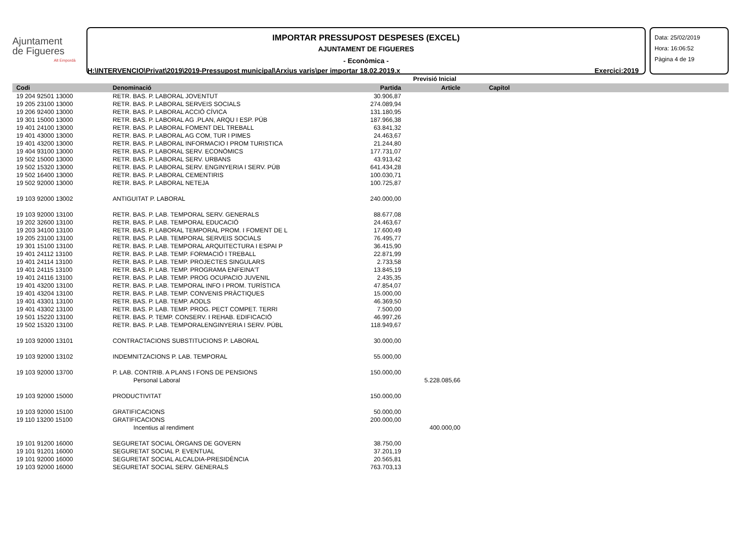Ajuntament
de Figueres
Alt Empordà
IMPORTAR PRESSUPOST DESPESES (EXCEL)
AJUNTAMENT DE FIGUERES
- Econòmica -
H:\INTERVENCIO\Privat\2019\2019-Pressupost municipal\Arxius varis\per importar 18.02.2019.x Exercici:2019
Data: 25/02/2019
Hora: 16:06:52
Pàgina 4 de 19
| | | Previsió Inicial | | | |
| --- | --- | --- | --- | --- | --- |
| Codi | Denominació | Partida | Article | Capítol | |
| 19 204 92501 13000 | RETR. BAS. P. LABORAL JOVENTUT | 30.906,87 | | | |
| 19 205 23100 13000 | RETR. BAS. P. LABORAL SERVEIS SOCIALS | 274.089,94 | | | |
| 19 206 92400 13000 | RETR. BAS. P. LABORAL ACCIÓ CÍVICA | 131.180,95 | | | |
| 19 301 15000 13000 | RETR. BAS. P. LABORAL AG .PLAN, ARQU I ESP. PÚB | 187.966,38 | | | |
| 19 401 24100 13000 | RETR. BAS. P. LABORAL FOMENT DEL TREBALL | 63.841,32 | | | |
| 19 401 43000 13000 | RETR. BAS. P. LABORAL AG COM, TUR I PIMES | 24.463,67 | | | |
| 19 401 43200 13000 | RETR. BAS. P. LABORAL INFORMACIO I PROM TURISTICA | 21.244,80 | | | |
| 19 404 93100 13000 | RETR. BAS. P. LABORAL SERV. ECONÒMICS | 177.731,07 | | | |
| 19 502 15000 13000 | RETR. BAS. P. LABORAL SERV. URBANS | 43.913,42 | | | |
| 19 502 15320 13000 | RETR. BAS. P. LABORAL SERV. ENGINYERIA I SERV. PÚB | 641.434,28 | | | |
| 19 502 16400 13000 | RETR. BAS. P. LABORAL CEMENTIRIS | 100.030,71 | | | |
| 19 502 92000 13000 | RETR. BAS. P. LABORAL NETEJA | 100.725,87 | | | |
| 19 103 92000 13002 | ANTIGUITAT P. LABORAL | 240.000,00 | | | |
| 19 103 92000 13100 | RETR. BAS. P. LAB. TEMPORAL SERV. GENERALS | 88.677,08 | | | |
| 19 202 32600 13100 | RETR. BAS. P. LAB. TEMPORAL EDUCACIÓ | 24.463,67 | | | |
| 19 203 34100 13100 | RETR. BAS. P. LABORAL TEMPORAL PROM. I FOMENT DE L | 17.600,49 | | | |
| 19 205 23100 13100 | RETR. BAS. P. LAB. TEMPORAL SERVEIS SOCIALS | 76.495,77 | | | |
| 19 301 15100 13100 | RETR. BAS. P. LAB. TEMPORAL ARQUITECTURA I ESPAI P | 36.415,90 | | | |
| 19 401 24112 13100 | RETR. BAS. P. LAB. TEMP. FORMACIÓ I TREBALL | 22.871,99 | | | |
| 19 401 24114 13100 | RETR. BAS. P. LAB. TEMP. PROJECTES SINGULARS | 2.733,58 | | | |
| 19 401 24115 13100 | RETR. BAS. P. LAB. TEMP. PROGRAMA ENFEINA'T | 13.845,19 | | | |
| 19 401 24116 13100 | RETR. BAS. P. LAB. TEMP. PROG OCUPACIO JUVENIL | 2.435,35 | | | |
| 19 401 43200 13100 | RETR. BAS. P. LAB. TEMPORAL INFO I PROM. TURÍSTICA | 47.854,07 | | | |
| 19 401 43204 13100 | RETR. BAS. P. LAB. TEMP. CONVENIS PRÀCTIQUES | 15.000,00 | | | |
| 19 401 43301 13100 | RETR. BAS. P. LAB. TEMP. AODLS | 46.369,50 | | | |
| 19 401 43302 13100 | RETR. BAS. P. LAB. TEMP. PROG. PECT COMPET. TERRI | 7.500,00 | | | |
| 19 501 15220 13100 | RETR. BAS. P. TEMP. CONSERV. I REHAB. EDIFICACIÓ | 46.997,26 | | | |
| 19 502 15320 13100 | RETR. BAS. P. LAB. TEMPORALENGINYERIA I SERV. PÚBL | 118.949,67 | | | |
| 19 103 92000 13101 | CONTRACTACIONS SUBSTITUCIONS P. LABORAL | 30.000,00 | | | |
| 19 103 92000 13102 | INDEMNITZACIONS P. LAB. TEMPORAL | 55.000,00 | | | |
| 19 103 92000 13700 | P. LAB. CONTRIB. A PLANS I FONS DE PENSIONS | 150.000,00 | | | |
| | Personal Laboral | | 5.228.085,66 | | |
| 19 103 92000 15000 | PRODUCTIVITAT | 150.000,00 | | | |
| 19 103 92000 15100 | GRATIFICACIONS | 50.000,00 | | | |
| 19 110 13200 15100 | GRATIFICACIONS | 200.000,00 | | | |
| | Incentius al rendiment | | 400.000,00 | | |
| 19 101 91200 16000 | SEGURETAT SOCIAL ÒRGANS DE GOVERN | 38.750,00 | | | |
| 19 101 91201 16000 | SEGURETAT SOCIAL P. EVENTUAL | 37.201,19 | | | |
| 19 101 92000 16000 | SEGURETAT SOCIAL ALCALDIA-PRESIDÈNCIA | 20.565,81 | | | |
| 19 103 92000 16000 | SEGURETAT SOCIAL SERV. GENERALS | 763.703,13 | | | |